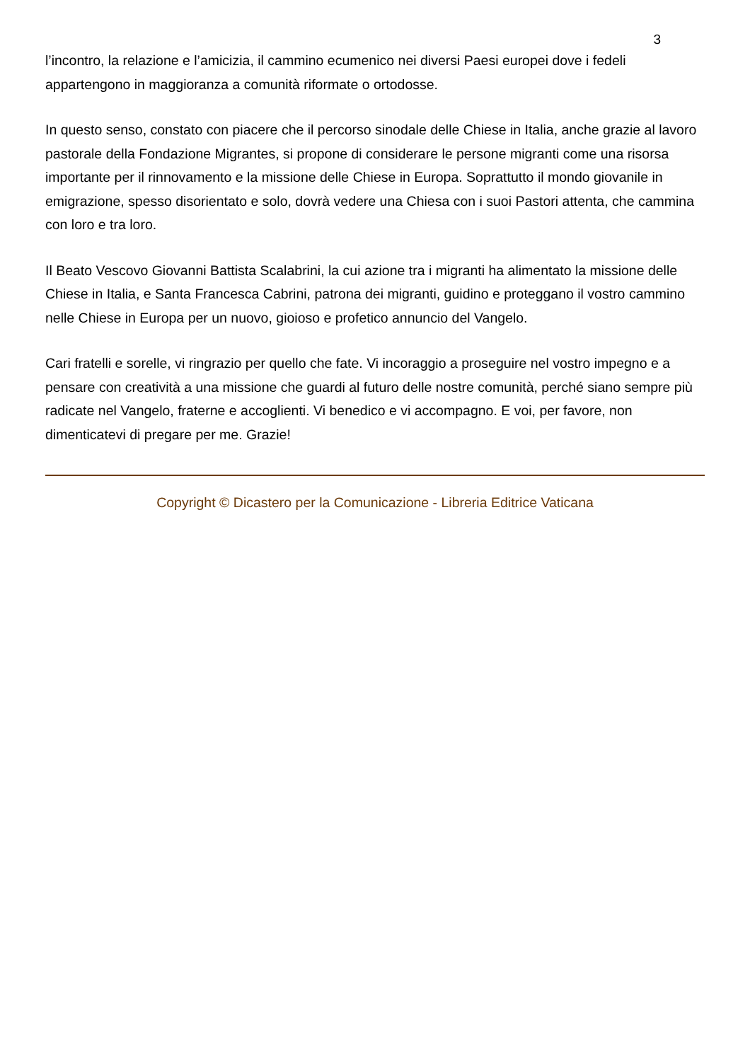3
l’incontro, la relazione e l’amicizia, il cammino ecumenico nei diversi Paesi europei dove i fedeli appartengono in maggioranza a comunità riformate o ortodosse.
In questo senso, constato con piacere che il percorso sinodale delle Chiese in Italia, anche grazie al lavoro pastorale della Fondazione Migrantes, si propone di considerare le persone migranti come una risorsa importante per il rinnovamento e la missione delle Chiese in Europa. Soprattutto il mondo giovanile in emigrazione, spesso disorientato e solo, dovrà vedere una Chiesa con i suoi Pastori attenta, che cammina con loro e tra loro.
Il Beato Vescovo Giovanni Battista Scalabrini, la cui azione tra i migranti ha alimentato la missione delle Chiese in Italia, e Santa Francesca Cabrini, patrona dei migranti, guidino e proteggano il vostro cammino nelle Chiese in Europa per un nuovo, gioioso e profetico annuncio del Vangelo.
Cari fratelli e sorelle, vi ringrazio per quello che fate. Vi incoraggio a proseguire nel vostro impegno e a pensare con creatività a una missione che guardi al futuro delle nostre comunità, perché siano sempre più radicate nel Vangelo, fraterne e accoglienti. Vi benedico e vi accompagno. E voi, per favore, non dimenticatevi di pregare per me. Grazie!
Copyright © Dicastero per la Comunicazione - Libreria Editrice Vaticana